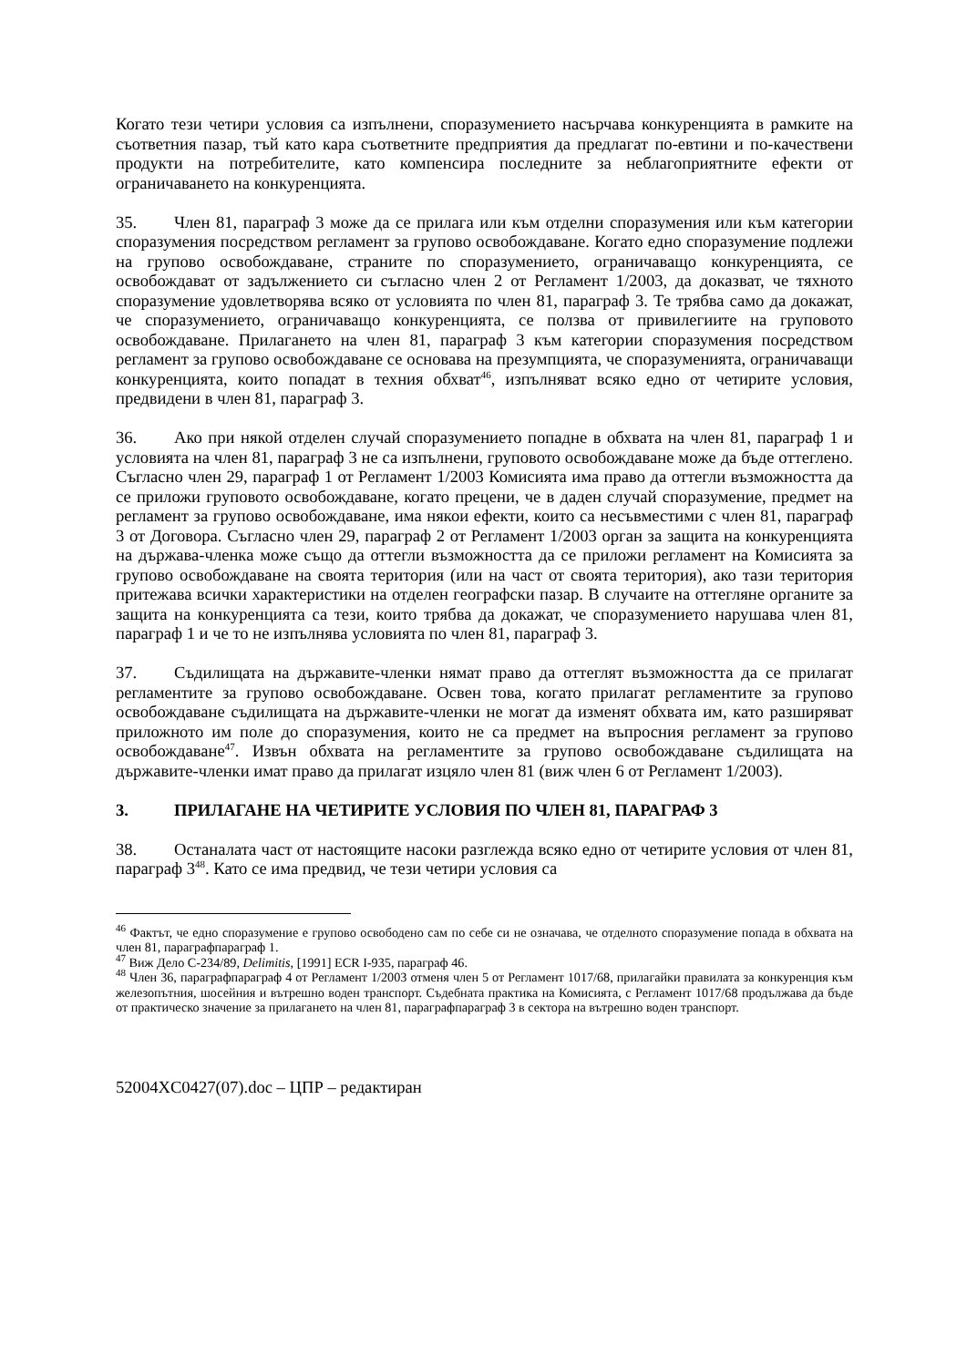Когато тези четири условия са изпълнени, споразумението насърчава конкуренцията в рамките на съответния пазар, тъй като кара съответните предприятия да предлагат по-евтини и по-качествени продукти на потребителите, като компенсира последните за неблагоприятните ефекти от ограничаването на конкуренцията.
35. Член 81, параграф 3 може да се прилага или към отделни споразумения или към категории споразумения посредством регламент за групово освобождаване. Когато едно споразумение подлежи на групово освобождаване, страните по споразумението, ограничаващо конкуренцията, се освобождават от задължението си съгласно член 2 от Регламент 1/2003, да доказват, че тяхното споразумение удовлетворява всяко от условията по член 81, параграф 3. Те трябва само да докажат, че споразумението, ограничаващо конкуренцията, се ползва от привилегиите на груповото освобождаване. Прилагането на член 81, параграф 3 към категории споразумения посредством регламент за групово освобождаване се основава на презумпцията, че споразуменията, ограничаващи конкуренцията, които попадат в техния обхват<sup>46</sup>, изпълняват всяко едно от четирите условия, предвидени в член 81, параграф 3.
36. Ако при някой отделен случай споразумението попадне в обхвата на член 81, параграф 1 и условията на член 81, параграф 3 не са изпълнени, груповото освобождаване може да бъде оттеглено. Съгласно член 29, параграф 1 от Регламент 1/2003 Комисията има право да оттегли възможността да се приложи груповото освобождаване, когато прецени, че в даден случай споразумение, предмет на регламент за групово освобождаване, има някои ефекти, които са несъвместими с член 81, параграф 3 от Договора. Съгласно член 29, параграф 2 от Регламент 1/2003 орган за защита на конкуренцията на държава-членка може също да оттегли възможността да се приложи регламент на Комисията за групово освобождаване на своята територия (или на част от своята територия), ако тази територия притежава всички характеристики на отделен географски пазар. В случаите на оттегляне органите за защита на конкуренцията са тези, които трябва да докажат, че споразумението нарушава член 81, параграф 1 и че то не изпълнява условията по член 81, параграф 3.
37. Съдилищата на държавите-членки нямат право да оттеглят възможността да се прилагат регламентите за групово освобождаване. Освен това, когато прилагат регламентите за групово освобождаване съдилищата на държавите-членки не могат да изменят обхвата им, като разширяват приложното им поле до споразумения, които не са предмет на въпросния регламент за групово освобождаване<sup>47</sup>. Извън обхвата на регламентите за групово освобождаване съдилищата на държавите-членки имат право да прилагат изцяло член 81 (виж член 6 от Регламент 1/2003).
3. ПРИЛАГАНЕ НА ЧЕТИРИТЕ УСЛОВИЯ ПО ЧЛЕН 81, ПАРАГРАФ 3
38. Останалата част от настоящите насоки разглежда всяко едно от четирите условия от член 81, параграф 3<sup>48</sup>. Като се има предвид, че тези четири условия са
<sup>46</sup> Фактът, че едно споразумение е групово освободено сам по себе си не означава, че отделното споразумение попада в обхвата на член 81, параграфпараграф 1.
<sup>47</sup> Виж Дело C-234/89, Delimitis, [1991] ECR I-935, параграф 46.
<sup>48</sup> Член 36, параграфпараграф 4 от Регламент 1/2003 отменя член 5 от Регламент 1017/68, прилагайки правилата за конкуренция към железопътния, шосейния и вътрешно воден транспорт. Съдебната практика на Комисията, с Регламент 1017/68 продължава да бъде от практическо значение за прилагането на член 81, параграфпараграф 3 в сектора на вътрешно воден транспорт.
52004XC0427(07).doc – ЦПР – редактиран